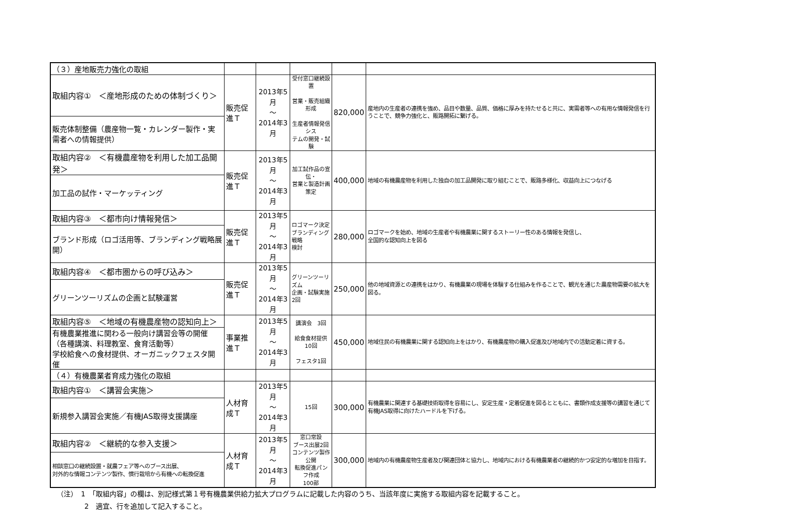| （３）産地販売力強化の取組 | | | | | |
| 取組内容① ＜産地形成のための体制づくり＞ | 販売促進Ｔ | 2013年5月 ～ 2014年3月 | 受付窓口継続設置 営業・販売組織形成 生産者情報発信シス テムの開発・試験 | 820,000 | 産地内の生産者の連携を強め、品目や数量、品質、価格に厚みを持たせると共に、実需者等への有用な情報発信を行うことで、競争力強化と、販路開拓に繋げる。 |
| 販売体制整備（農産物一覧・カレンダー製作・実需者への情報提供） | | | | | |
| 取組内容② ＜有機農産物を利用した加工品開発＞ | 販売促進Ｔ | 2013年5月 ～ 2014年3月 | 加工試作品の宣伝・ 営業と製造計画策定 | 400,000 | 地域の有機農産物を利用した独自の加工品開発に取り組むことで、販路多様化、収益向上につなげる |
| 加工品の試作・マーケッティング | | | | | |
| 取組内容③ ＜都市向け情報発信＞ | 販売促進Ｔ | 2013年5月 ～ 2014年3月 | ロゴマーク決定 ブランディング戦略 検討 | 280,000 | ロゴマークを始め、地域の生産者や有機農業に関するストーリー性のある情報を発信し、 全国的な認知向上を図る |
| ブランド形成（ロゴ活用等、ブランディング戦略展開） | | | | | |
| 取組内容④ ＜都市圏からの呼び込み＞ | 販売促進Ｔ | 2013年5月 ～ 2014年3月 | グリーンツーリズム 企画・試験実施2回 | 250,000 | 他の地域資源との連携をはかり、有機農業の現場を体験する仕組みを作ることで、観光を通じた農産物需要の拡大を図る。 |
| グリーンツーリズムの企画と試験運営 | | | | | |
| 取組内容⑤ ＜地域の有機農産物の認知向上＞ | 事業推進Ｔ | 2013年5月 ～ 2014年3月 | 講演会 3回 給食食材提供10回 フェスタ1回 | 450,000 | 地域住民の有機農業に関する認知向上をはかり、有機農産物の購入促進及び地域内での活動定着に資する。 |
| 有機農業推進に関わる一般向け講習会等の開催 （各種講演、料理教室、食育活動等） 学校給食への食材提供、オーガニックフェスタ開催 | | | | | |
| （４）有機農業者育成力強化の取組 | | | | | |
| 取組内容① ＜講習会実施＞ | 人材育成Ｔ | 2013年5月 ～ 2014年3月 | 15回 | 300,000 | 有機農業に関連する基礎技術取得を容易にし、安定生産・定着促進を図るとともに、書類作成支援等の講習を通じて有機JAS取得に向けたハードルを下げる。 |
| 新規参入講習会実施／有機JAS取得支援講座 | | | | | |
| 取組内容② ＜継続的な参入支援＞ | 人材育成Ｔ | 2013年5月 ～ 2014年3月 | 窓口常設 ブース出展2回 コンテンツ製作公開 転換促進パンフ作成 100部 | 300,000 | 地域内の有機農産物生産者及び関連団体と協力し、地域内における有機農業者の継続的かつ安定的な増加を目指す。 |
| 相談窓口の継続設置・就農フェア等へのブース出展、 対外的な情報コンテンツ製作、慣行栽培から有機への転換促進 | | | | | |
（注）　1　「取組内容」の欄は、別記様式第１号有機農業供給力拡大プログラムに記載した内容のうち、当該年度に実施する取組内容を記載すること。
　　　　2　適宜、行を追加して記入すること。